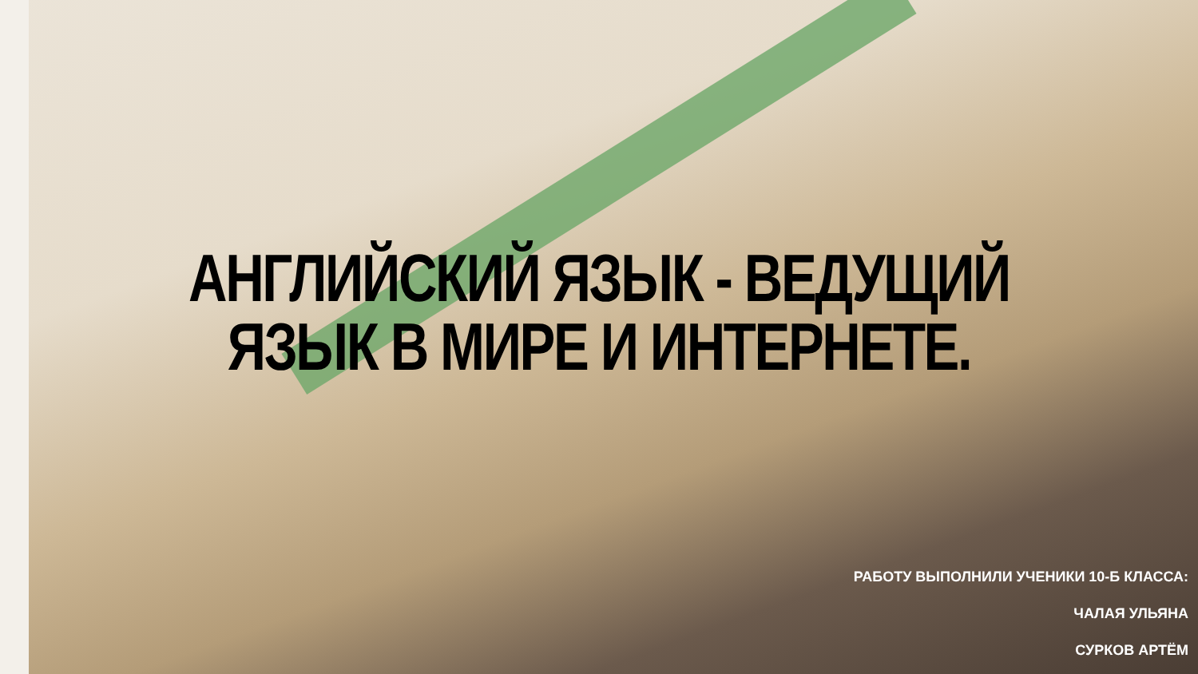АНГЛИЙСКИЙ ЯЗЫК - ВЕДУЩИЙ
ЯЗЫК В МИРЕ И ИНТЕРНЕТЕ.
РАБОТУ ВЫПОЛНИЛИ УЧЕНИКИ 10-Б КЛАССА:
ЧАЛАЯ УЛЬЯНА
СУРКОВ АРТЁМ